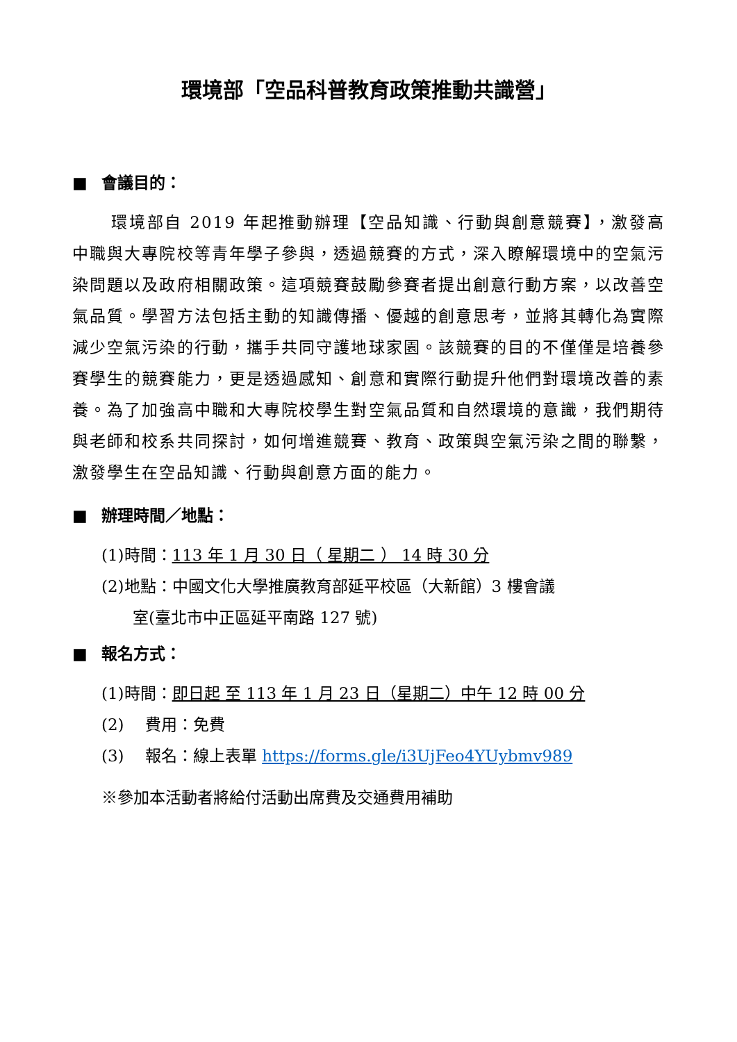環境部「空品科普教育政策推動共識營」
■ 會議目的：
環境部自 2019 年起推動辦理【空品知識、行動與創意競賽】，激發高中職與大專院校等青年學子參與，透過競賽的方式，深入瞭解環境中的空氣污染問題以及政府相關政策。這項競賽鼓勵參賽者提出創意行動方案，以改善空氣品質。學習方法包括主動的知識傳播、優越的創意思考，並將其轉化為實際減少空氣污染的行動，攜手共同守護地球家園。該競賽的目的不僅僅是培養參賽學生的競賽能力，更是透過感知、創意和實際行動提升他們對環境改善的素養。為了加強高中職和大專院校學生對空氣品質和自然環境的意識，我們期待與老師和校系共同探討，如何增進競賽、教育、政策與空氣污染之間的聯繫，激發學生在空品知識、行動與創意方面的能力。
■ 辦理時間／地點：
(1)時間：113 年 1 月 30 日（ 星期二 ） 14 時 30 分
(2)地點：中國文化大學推廣教育部延平校區（大新館）3 樓會議
室(臺北市中正區延平南路 127 號)
■ 報名方式：
(1)時間：即日起 至 113 年 1 月 23 日（星期二）中午 12 時 00 分
(2)　 費用：免費
(3)　 報名：線上表單 https://forms.gle/i3UjFeo4YUybmv989
※參加本活動者將給付活動出席費及交通費用補助